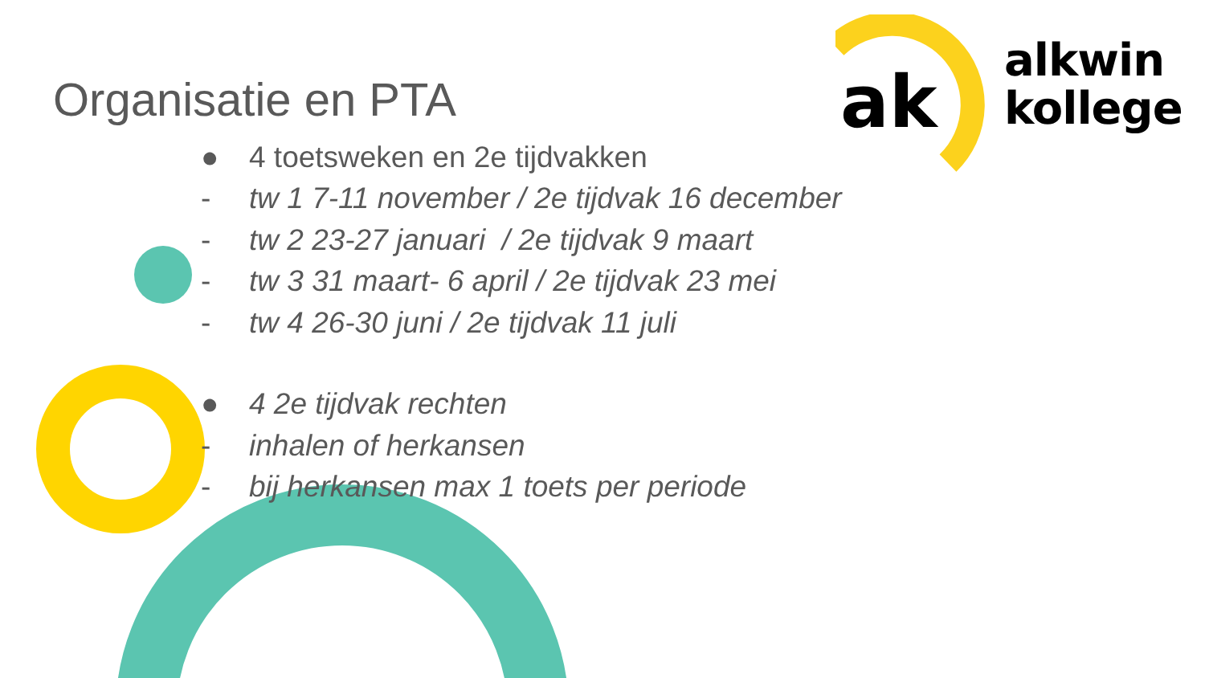ak
alkwin
kollege
Organisatie en PTA
● 4 toetsweken en 2e tijdvakken
- tw 1 7-11 november / 2e tijdvak 16 december
- tw 2 23-27 januari / 2e tijdvak 9 maart
- tw 3 31 maart- 6 april / 2e tijdvak 23 mei
- tw 4 26-30 juni / 2e tijdvak 11 juli
● 4 2e tijdvak rechten
- inhalen of herkansen
- bij herkansen max 1 toets per periode